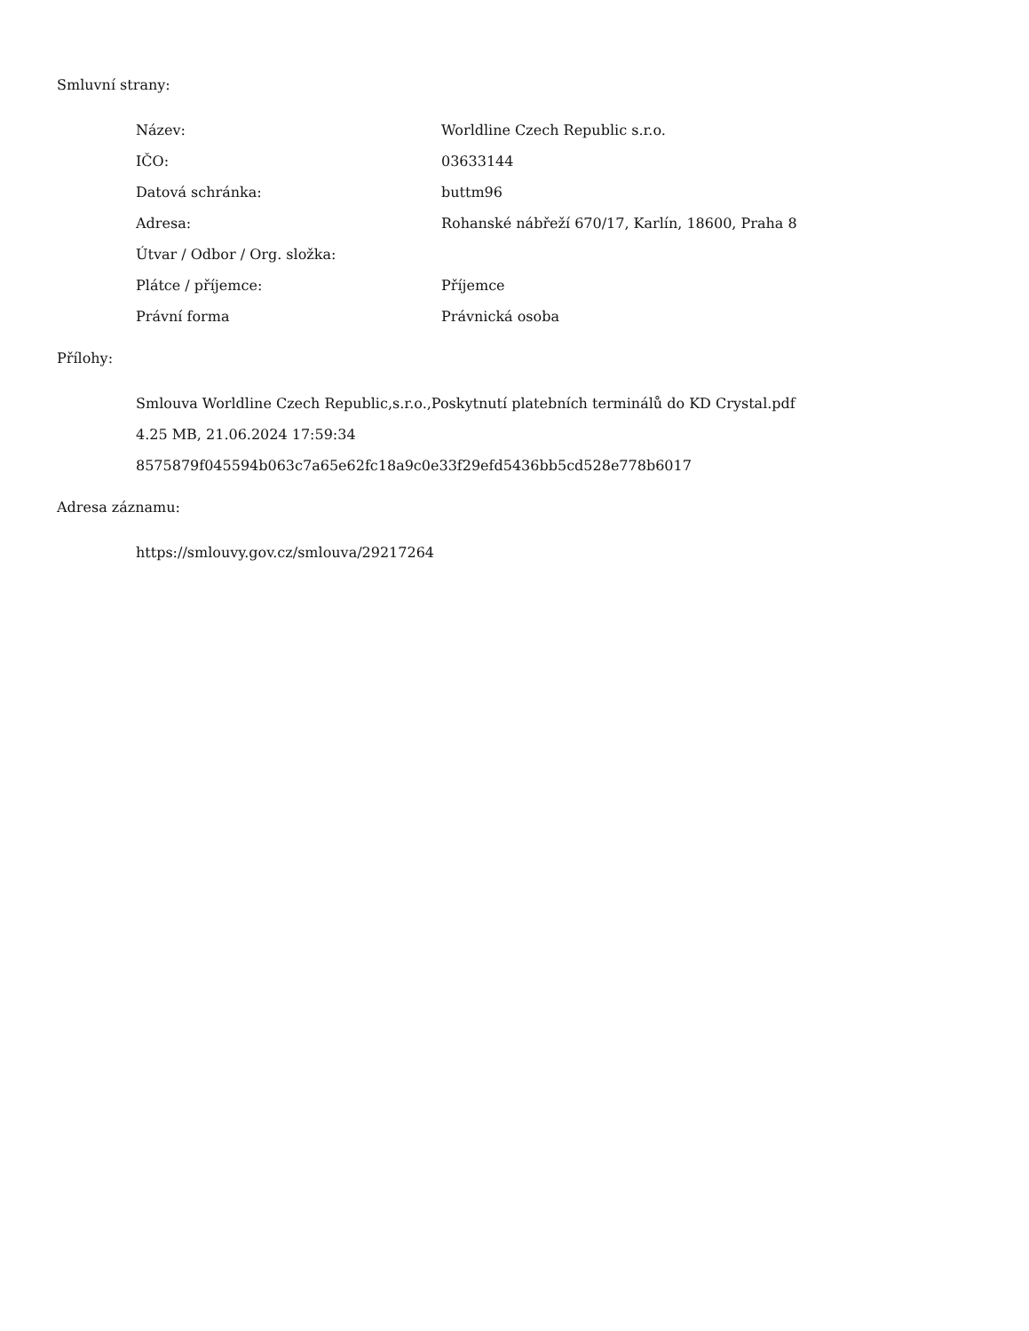Smluvní strany:
| Název: | Worldline Czech Republic s.r.o. |
| IČO: | 03633144 |
| Datová schránka: | buttm96 |
| Adresa: | Rohanské nábřeží 670/17, Karlín, 18600, Praha 8 |
| Útvar / Odbor / Org. složka: | |
| Plátce / příjemce: | Příjemce |
| Právní forma | Právnická osoba |
Přílohy:
Smlouva Worldline Czech Republic,s.r.o.,Poskytnutí platebních terminálů do KD Crystal.pdf
4.25 MB, 21.06.2024 17:59:34
8575879f045594b063c7a65e62fc18a9c0e33f29efd5436bb5cd528e778b6017
Adresa záznamu:
https://smlouvy.gov.cz/smlouva/29217264